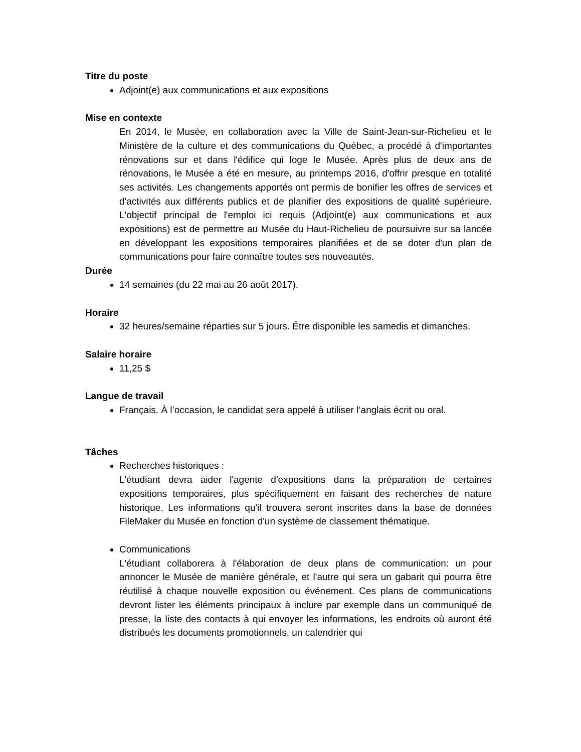Titre du poste
Adjoint(e) aux communications et aux expositions
Mise en contexte
En 2014, le Musée, en collaboration avec la Ville de Saint-Jean-sur-Richelieu et le Ministère de la culture et des communications du Québec, a procédé à d'importantes rénovations sur et dans l'édifice qui loge le Musée. Après plus de deux ans de rénovations, le Musée a été en mesure, au printemps 2016, d'offrir presque en totalité ses activités. Les changements apportés ont permis de bonifier les offres de services et d'activités aux différents publics et de planifier des expositions de qualité supérieure. L'objectif principal de l'emploi ici requis (Adjoint(e) aux communications et aux expositions) est de permettre au Musée du Haut-Richelieu de poursuivre sur sa lancée en développant les expositions temporaires planifiées et de se doter d'un plan de communications pour faire connaître toutes ses nouveautés.
Durée
14 semaines (du 22 mai au 26 août 2017).
Horaire
32 heures/semaine réparties sur 5 jours. Être disponible les samedis et dimanches.
Salaire horaire
11,25 $
Langue de travail
Français. À l’occasion, le candidat sera appelé à utiliser l’anglais écrit ou oral.
Tâches
Recherches historiques :
L'étudiant devra aider l'agente d'expositions dans la préparation de certaines expositions temporaires, plus spécifiquement en faisant des recherches de nature historique. Les informations qu'il trouvera seront inscrites dans la base de données FileMaker du Musée en fonction d'un système de classement thématique.
Communications
L'étudiant collaborera à l'élaboration de deux plans de communication: un pour annoncer le Musée de manière générale, et l'autre qui sera un gabarit qui pourra être réutilisé à chaque nouvelle exposition ou événement. Ces plans de communications devront lister les éléments principaux à inclure par exemple dans un communiqué de presse, la liste des contacts à qui envoyer les informations, les endroits où auront été distribués les documents promotionnels, un calendrier qui